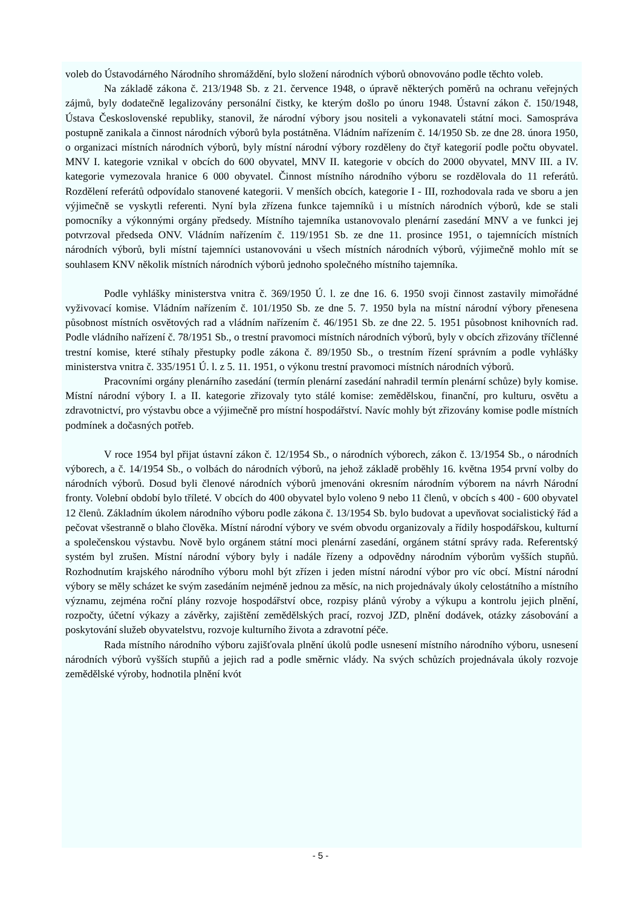voleb do Ústavodárného Národního shromáždění, bylo složení národních výborů obnovováno podle těchto voleb.
Na základě zákona č. 213/1948 Sb. z 21. července 1948, o úpravě některých poměrů na ochranu veřejných zájmů, byly dodatečně legalizovány personální čistky, ke kterým došlo po únoru 1948. Ústavní zákon č. 150/1948, Ústava Československé republiky, stanovil, že národní výbory jsou nositeli a vykonavateli státní moci. Samospráva postupně zanikala a činnost národních výborů byla postátněna. Vládním nařízením č. 14/1950 Sb. ze dne 28. února 1950, o organizaci místních národních výborů, byly místní národní výbory rozděleny do čtyř kategorií podle počtu obyvatel. MNV I. kategorie vznikal v obcích do 600 obyvatel, MNV II. kategorie v obcích do 2000 obyvatel, MNV III. a IV. kategorie vymezovala hranice 6 000 obyvatel. Činnost místního národního výboru se rozdělovala do 11 referátů. Rozdělení referátů odpovídalo stanovené kategorii. V menších obcích, kategorie I - III, rozhodovala rada ve sboru a jen výjimečně se vyskytli referenti. Nyní byla zřízena funkce tajemníků i u místních národních výborů, kde se stali pomocníky a výkonnými orgány předsedy. Místního tajemníka ustanovovalo plenární zasedání MNV a ve funkci jej potvrzoval předseda ONV. Vládním nařízením č. 119/1951 Sb. ze dne 11. prosince 1951, o tajemnících místních národních výborů, byli místní tajemníci ustanovováni u všech místních národních výborů, výjimečně mohlo mít se souhlasem KNV několik místních národních výborů jednoho společného místního tajemníka.
Podle vyhlášky ministerstva vnitra č. 369/1950 Ú. l. ze dne 16. 6. 1950 svoji činnost zastavily mimořádné vyživovací komise. Vládním nařízením č. 101/1950 Sb. ze dne 5. 7. 1950 byla na místní národní výbory přenesena působnost místních osvětových rad a vládním nařízením č. 46/1951 Sb. ze dne 22. 5. 1951 působnost knihovních rad. Podle vládního nařízení č. 78/1951 Sb., o trestní pravomoci místních národních výborů, byly v obcích zřizovány tříčlenné trestní komise, které stíhaly přestupky podle zákona č. 89/1950 Sb., o trestním řízení správním a podle vyhlášky ministerstva vnitra č. 335/1951 Ú. l. z 5. 11. 1951, o výkonu trestní pravomoci místních národních výborů.
Pracovními orgány plenárního zasedání (termín plenární zasedání nahradil termín plenární schůze) byly komise. Místní národní výbory I. a II. kategorie zřizovaly tyto stálé komise: zemědělskou, finanční, pro kulturu, osvětu a zdravotnictví, pro výstavbu obce a výjimečně pro místní hospodářství. Navíc mohly být zřizovány komise podle místních podmínek a dočasných potřeb.
V roce 1954 byl přijat ústavní zákon č. 12/1954 Sb., o národních výborech, zákon č. 13/1954 Sb., o národních výborech, a č. 14/1954 Sb., o volbách do národních výborů, na jehož základě proběhly 16. května 1954 první volby do národních výborů. Dosud byli členové národních výborů jmenováni okresním národním výborem na návrh Národní fronty. Volební období bylo tříleté. V obcích do 400 obyvatel bylo voleno 9 nebo 11 členů, v obcích s 400 - 600 obyvatel 12 členů. Základním úkolem národního výboru podle zákona č. 13/1954 Sb. bylo budovat a upevňovat socialistický řád a pečovat všestranně o blaho člověka. Místní národní výbory ve svém obvodu organizovaly a řídily hospodářskou, kulturní a společenskou výstavbu. Nově bylo orgánem státní moci plenární zasedání, orgánem státní správy rada. Referentský systém byl zrušen. Místní národní výbory byly i nadále řízeny a odpovědny národním výborům vyšších stupňů. Rozhodnutím krajského národního výboru mohl být zřízen i jeden místní národní výbor pro víc obcí. Místní národní výbory se měly scházet ke svým zasedáním nejméně jednou za měsíc, na nich projednávaly úkoly celostátního a místního významu, zejména roční plány rozvoje hospodářství obce, rozpisy plánů výroby a výkupu a kontrolu jejich plnění, rozpočty, účetní výkazy a závěrky, zajištění zemědělských prací, rozvoj JZD, plnění dodávek, otázky zásobování a poskytování služeb obyvatelstvu, rozvoje kulturního života a zdravotní péče.
Rada místního národního výboru zajišťovala plnění úkolů podle usnesení místního národního výboru, usnesení národních výborů vyšších stupňů a jejich rad a podle směrnic vlády. Na svých schůzích projednávala úkoly rozvoje zemědělské výroby, hodnotila plnění kvót
- 5 -